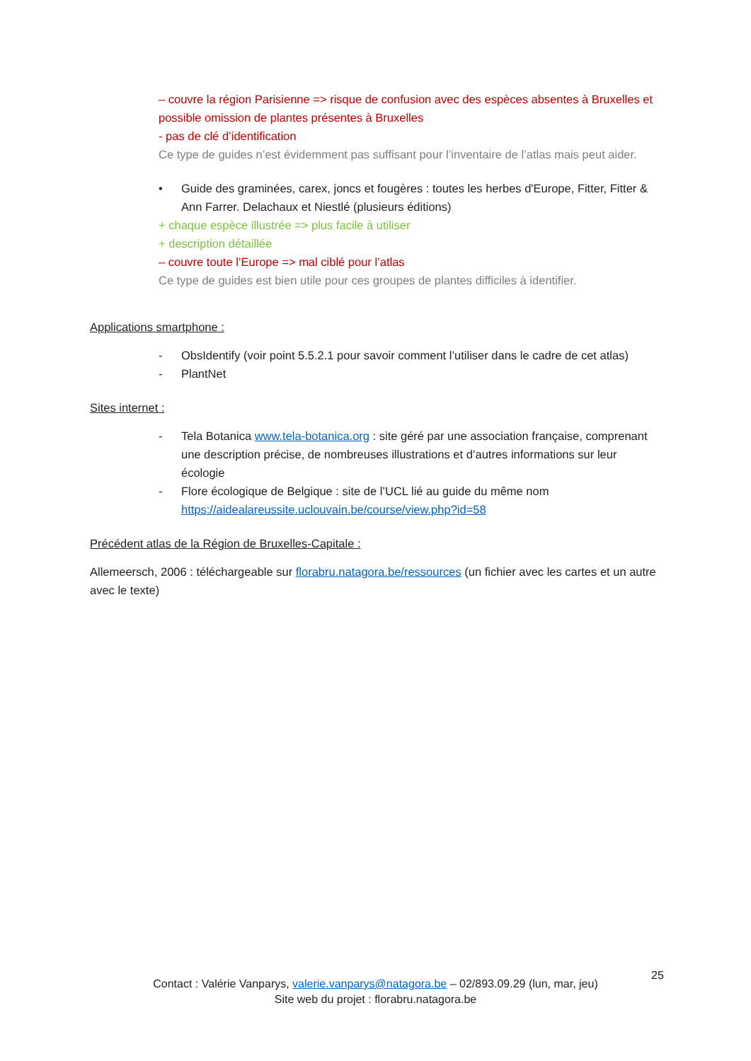– couvre la région Parisienne => risque de confusion avec des espèces absentes à Bruxelles et possible omission de plantes présentes à Bruxelles
- pas de clé d’identification
Ce type de guides n’est évidemment pas suffisant pour l’inventaire de l’atlas mais peut aider.
• Guide des graminées, carex, joncs et fougères : toutes les herbes d'Europe, Fitter, Fitter & Ann Farrer. Delachaux et Niestlé (plusieurs éditions)
+ chaque espèce illustrée => plus facile à utiliser
+ description détaillée
– couvre toute l’Europe => mal ciblé pour l’atlas
Ce type de guides est bien utile pour ces groupes de plantes difficiles à identifier.
Applications smartphone :
- ObsIdentify (voir point 5.5.2.1 pour savoir comment l’utiliser dans le cadre de cet atlas)
- PlantNet
Sites internet :
- Tela Botanica www.tela-botanica.org : site géré par une association française, comprenant une description précise, de nombreuses illustrations et d’autres informations sur leur écologie
- Flore écologique de Belgique : site de l’UCL lié au guide du même nom https://aidealareussite.uclouvain.be/course/view.php?id=58
Précédent atlas de la Région de Bruxelles-Capitale :
Allemeersch, 2006 : téléchargeable sur florabru.natagora.be/ressources (un fichier avec les cartes et un autre avec le texte)
25
Contact : Valérie Vanparys, valerie.vanparys@natagora.be – 02/893.09.29 (lun, mar, jeu)
Site web du projet : florabru.natagora.be